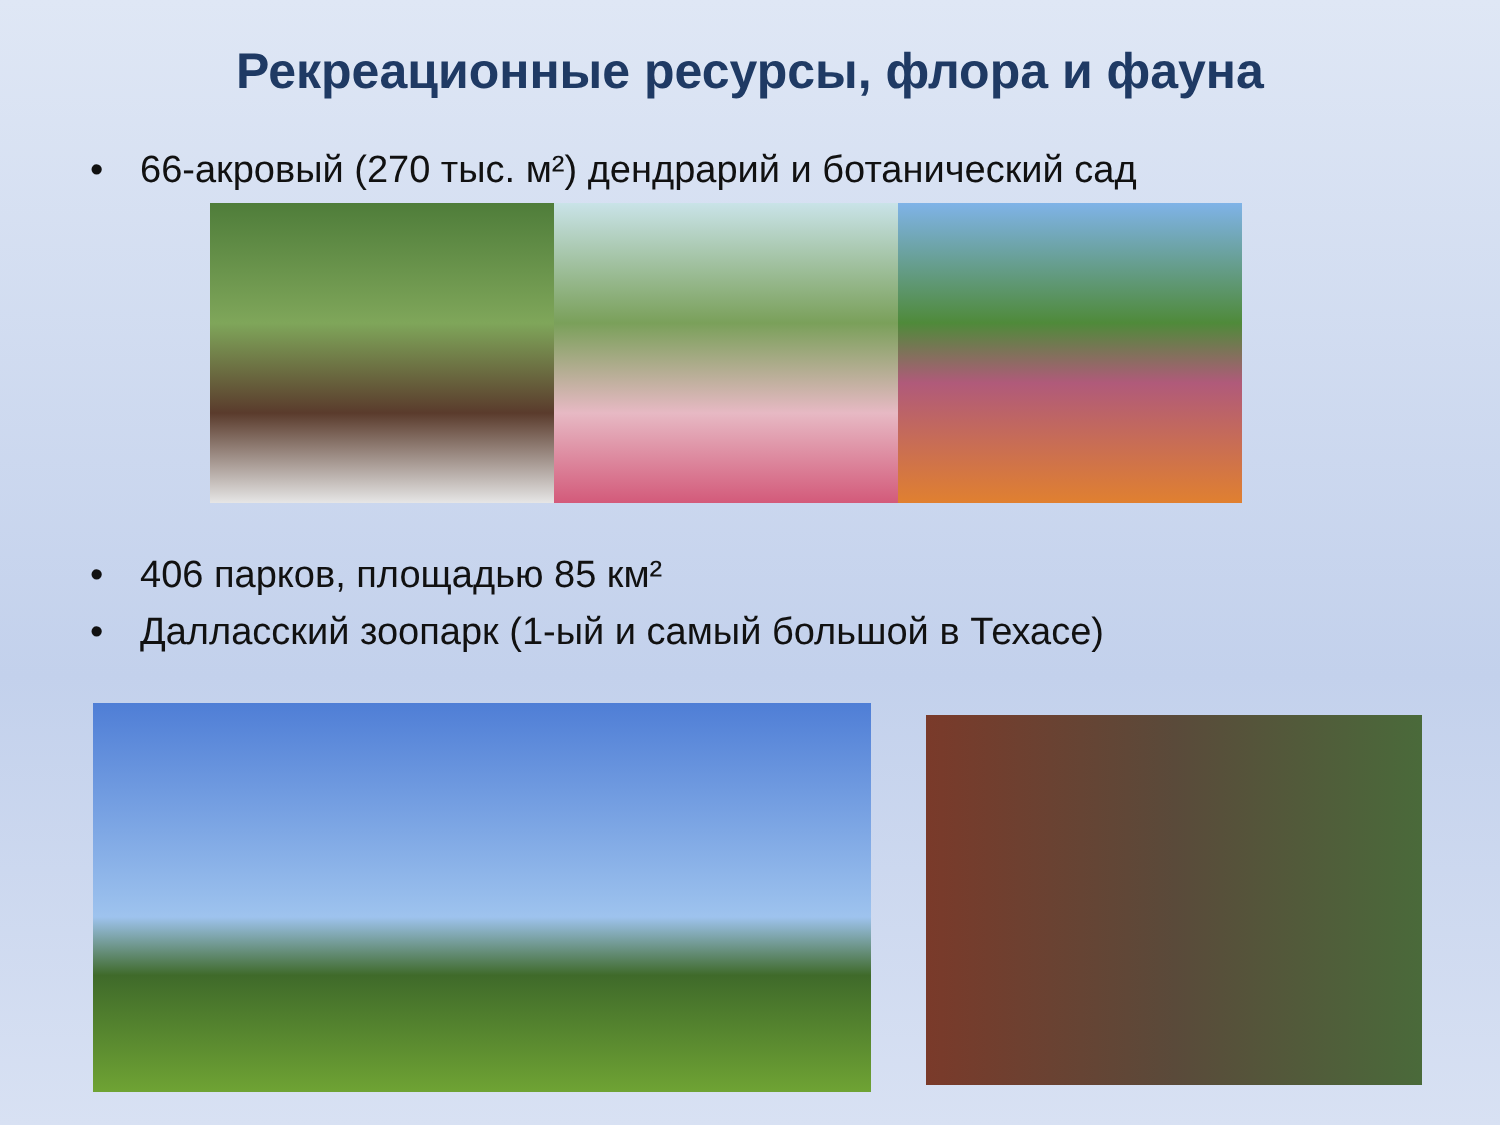Рекреационные ресурсы, флора и фауна
• 66-акровый (270 тыс. м²) дендрарий и ботанический сад
• 406 парков, площадью 85 км²
• Далласский зоопарк (1-ый и самый большой в Техасе)